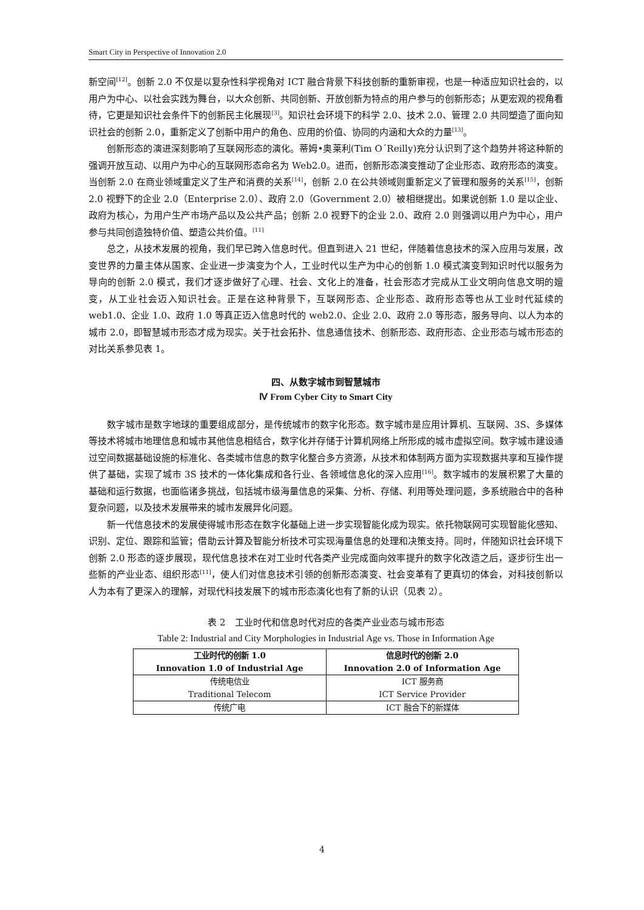Smart City in Perspective of Innovation 2.0
新空间<sup>[12]</sup>。创新 2.0 不仅是以复杂性科学视角对 ICT 融合背景下科技创新的重新审视，也是一种适应知识社会的，以用户为中心、以社会实践为舞台，以大众创新、共同创新、开放创新为特点的用户参与的创新形态；从更宏观的视角看待，它更是知识社会条件下的创新民主化展现<sup>[3]</sup>。知识社会环境下的科学 2.0、技术 2.0、管理 2.0 共同塑造了面向知识社会的创新 2.0，重新定义了创新中用户的角色、应用的价值、协同的内涵和大众的力量<sup>[13]</sup>。
创新形态的演进深刻影响了互联网形态的演化。蒂姆•奥莱利(Tim O´Reilly)充分认识到了这个趋势并将这种新的强调开放互动、以用户为中心的互联网形态命名为 Web2.0。进而，创新形态演变推动了企业形态、政府形态的演变。当创新 2.0 在商业领域重定义了生产和消费的关系<sup>[14]</sup>，创新 2.0 在公共领域则重新定义了管理和服务的关系<sup>[15]</sup>，创新 2.0 视野下的企业 2.0（Enterprise 2.0）、政府 2.0（Government 2.0）被相继提出。如果说创新 1.0 是以企业、政府为核心，为用户生产市场产品以及公共产品；创新 2.0 视野下的企业 2.0、政府 2.0 则强调以用户为中心，用户参与共同创造独特价值、塑造公共价值。<sup>[11]</sup>
总之，从技术发展的视角，我们早已跨入信息时代。但直到进入 21 世纪，伴随着信息技术的深入应用与发展，改变世界的力量主体从国家、企业进一步演变为个人，工业时代以生产为中心的创新 1.0 模式演变到知识时代以服务为导向的创新 2.0 模式，我们才逐步做好了心理、社会、文化上的准备，社会形态才完成从工业文明向信息文明的嬗变，从工业社会迈入知识社会。正是在这种背景下，互联网形态、企业形态、政府形态等也从工业时代延续的 web1.0、企业 1.0、政府 1.0 等真正迈入信息时代的 web2.0、企业 2.0、政府 2.0 等形态，服务导向、以人为本的城市 2.0，即智慧城市形态才成为现实。关于社会拓扑、信息通信技术、创新形态、政府形态、企业形态与城市形态的对比关系参见表 1。
四、从数字城市到智慧城市
Ⅳ From Cyber City to Smart City
数字城市是数字地球的重要组成部分，是传统城市的数字化形态。数字城市是应用计算机、互联网、3S、多媒体等技术将城市地理信息和城市其他信息相结合，数字化并存储于计算机网络上所形成的城市虚拟空间。数字城市建设通过空间数据基础设施的标准化、各类城市信息的数字化整合多方资源，从技术和体制两方面为实现数据共享和互操作提供了基础，实现了城市 3S 技术的一体化集成和各行业、各领域信息化的深入应用<sup>[16]</sup>。数字城市的发展积累了大量的基础和运行数据，也面临诸多挑战，包括城市级海量信息的采集、分析、存储、利用等处理问题，多系统融合中的各种复杂问题，以及技术发展带来的城市发展异化问题。
新一代信息技术的发展使得城市形态在数字化基础上进一步实现智能化成为现实。依托物联网可实现智能化感知、识别、定位、跟踪和监管；借助云计算及智能分析技术可实现海量信息的处理和决策支持。同时，伴随知识社会环境下创新 2.0 形态的逐步展现，现代信息技术在对工业时代各类产业完成面向效率提升的数字化改造之后，逐步衍生出一些新的产业业态、组织形态<sup>[11]</sup>，使人们对信息技术引领的创新形态演变、社会变革有了更真切的体会，对科技创新以人为本有了更深入的理解，对现代科技发展下的城市形态演化也有了新的认识（见表 2）。
表 2　工业时代和信息时代对应的各类产业业态与城市形态
Table 2: Industrial and City Morphologies in Industrial Age vs. Those in Information Age
| 工业时代的创新 1.0 Innovation 1.0 of Industrial Age | 信息时代的创新 2.0 Innovation 2.0 of Information Age |
| --- | --- |
| 传统电信业 Traditional Telecom | ICT 服务商 ICT Service Provider |
| 传统广电 | ICT 融合下的新媒体 |
4